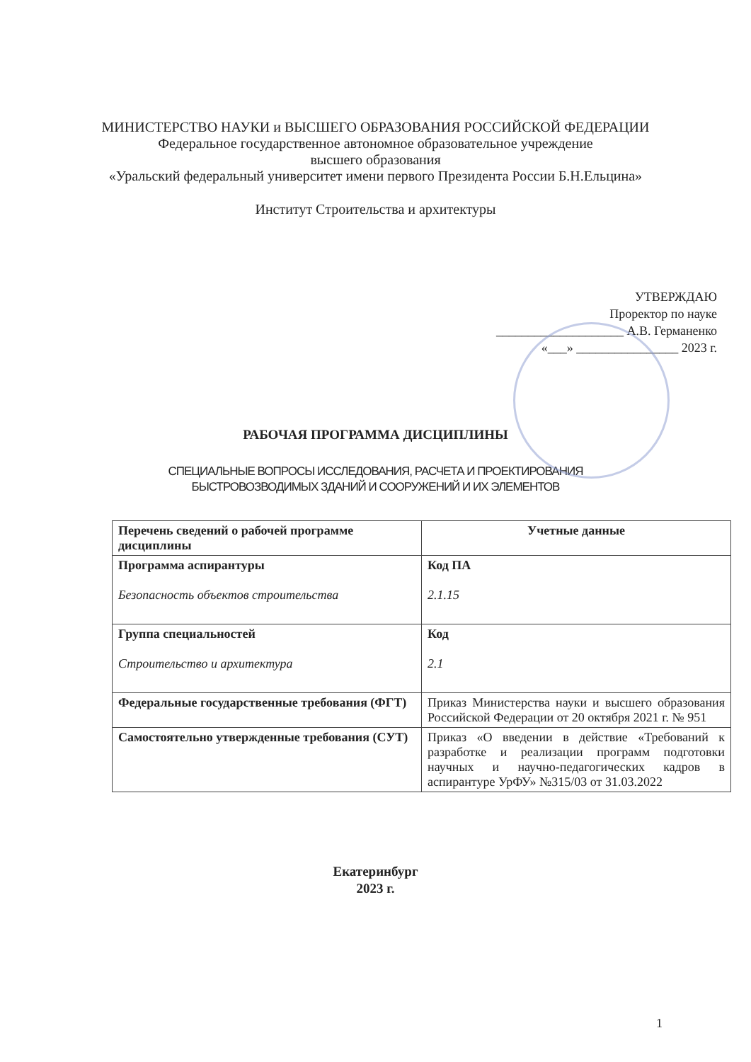МИНИСТЕРСТВО НАУКИ и ВЫСШЕГО ОБРАЗОВАНИЯ РОССИЙСКОЙ ФЕДЕРАЦИИ
Федеральное государственное автономное образовательное учреждение
высшего образования
«Уральский федеральный университет имени первого Президента России Б.Н.Ельцина»
Институт Строительства и архитектуры
УТВЕРЖДАЮ
Проректор по науке
____________________ А.В. Германенко
«___» ________________ 2023 г.
РАБОЧАЯ ПРОГРАММА ДИСЦИПЛИНЫ
СПЕЦИАЛЬНЫЕ ВОПРОСЫ ИССЛЕДОВАНИЯ, РАСЧЕТА И ПРОЕКТИРОВАНИЯ
БЫСТРОВОЗВОДИМЫХ ЗДАНИЙ И СООРУЖЕНИЙ И ИХ ЭЛЕМЕНТОВ
| Перечень сведений о рабочей программе дисциплины | Учетные данные |
| --- | --- |
| Программа аспирантуры Безопасность объектов строительства | Код ПА 2.1.15 |
| Группа специальностей Строительство и архитектура | Код 2.1 |
| Федеральные государственные требования (ФГТ) | Приказ Министерства науки и высшего образования Российской Федерации от 20 октября 2021 г. № 951 |
| Самостоятельно утвержденные требования (СУТ) | Приказ «О введении в действие «Требований к разработке и реализации программ подготовки научных и научно-педагогических кадров в аспирантуре УрФУ» №315/03 от 31.03.2022 |
Екатеринбург
2023 г.
1